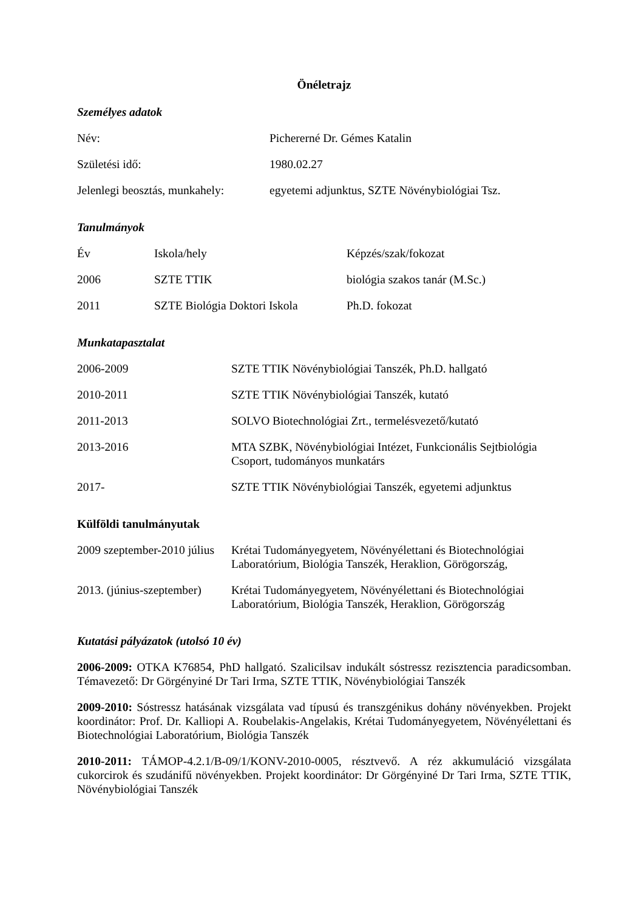Önéletrajz
Személyes adatok
| Név: | Pichererné Dr. Gémes Katalin |
| Születési idő: | 1980.02.27 |
| Jelenlegi beosztás, munkahely: | egyetemi adjunktus, SZTE Növénybiológiai Tsz. |
Tanulmányok
| Év | Iskola/hely | Képzés/szak/fokozat |
| 2006 | SZTE TTIK | biológia szakos tanár (M.Sc.) |
| 2011 | SZTE Biológia Doktori Iskola | Ph.D. fokozat |
Munkatapasztalat
| 2006-2009 | SZTE TTIK Növénybiológiai Tanszék, Ph.D. hallgató |
| 2010-2011 | SZTE TTIK Növénybiológiai Tanszék, kutató |
| 2011-2013 | SOLVO Biotechnológiai Zrt., termelésvezető/kutató |
| 2013-2016 | MTA SZBK, Növénybiológiai Intézet, Funkcionális Sejtbiológia Csoport, tudományos munkatárs |
| 2017- | SZTE TTIK Növénybiológiai Tanszék, egyetemi adjunktus |
Külföldi tanulmányutak
| 2009 szeptember-2010 július | Krétai Tudományegyetem, Növényélettani és Biotechnológiai Laboratórium, Biológia Tanszék, Heraklion, Görögország, |
| 2013. (június-szeptember) | Krétai Tudományegyetem, Növényélettani és Biotechnológiai Laboratórium, Biológia Tanszék, Heraklion, Görögország |
Kutatási pályázatok (utolsó 10 év)
2006-2009: OTKA K76854, PhD hallgató. Szalicilsav indukált sóstressz rezisztencia paradicsomban. Témavezető: Dr Görgényiné Dr Tari Irma, SZTE TTIK, Növénybiológiai Tanszék
2009-2010: Sóstressz hatásának vizsgálata vad típusú és transzgénikus dohány növényekben. Projekt koordinátor: Prof. Dr. Kalliopi A. Roubelakis-Angelakis, Krétai Tudományegyetem, Növényélettani és Biotechnológiai Laboratórium, Biológia Tanszék
2010-2011: TÁMOP-4.2.1/B-09/1/KONV-2010-0005, résztvevő. A réz akkumuláció vizsgálata cukorcirok és szudánifű növényekben. Projekt koordinátor: Dr Görgényiné Dr Tari Irma, SZTE TTIK, Növénybiológiai Tanszék